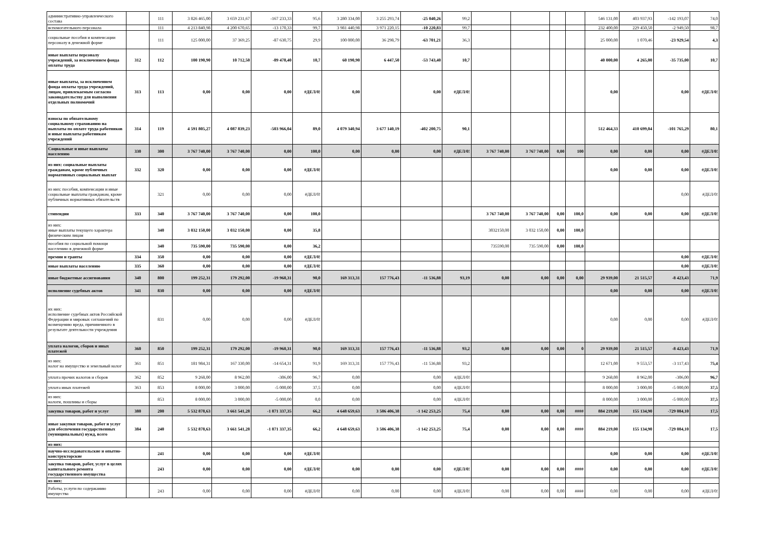| административно-управленческого состава | | 111 | 3 826 465,00 | 3 659 231,67 | -167 233,33 | 95,6 | 3 280 334,00 | 3 255 293,74 | -25 040,26 | 99,2 | | | | | 546 131,00 | 403 937,93 | -142 193,07 | 74,0 |
| вспомогательного персонала | | 111 | 4 213 840,98 | 4 200 670,65 | -13 170,33 | 99,7 | 3 981 440,98 | 3 971 220,15 | -10 220,83 | 99,7 | | | | | 232 400,00 | 229 450,50 | -2 949,50 | 98,7 |
| социальные пособия и компенсации персоналу в денежной форме | | 111 | 125 000,00 | 37 369,25 | -87 630,75 | 29,9 | 100 000,00 | 36 298,79 | -63 701,21 | 36,3 | | | | | 25 000,00 | 1 070,46 | -23 929,54 | 4,3 |
| иные выплаты персоналу учреждений, за исключением фонда оплаты труда | 312 | 112 | 100 190,90 | 10 712,50 | -89 478,40 | 10,7 | 60 190,90 | 6 447,50 | -53 743,40 | 10,7 | | | | | 40 000,00 | 4 265,00 | -35 735,00 | 10,7 |
| иные выплаты, за исключением фонда оплаты труда учреждений, лицам, привлекаемым согласно законодательству для выполнения отдельных полномочий | 313 | 113 | 0,00 | 0,00 | 0,00 | #ДЕЛ/0! | 0,00 | | 0,00 | #ДЕЛ/0! | | | | | 0,00 | | 0,00 | #ДЕЛ/0! |
| взносы по обязательному социальному страхованию на выплаты по оплате труда работников и иные выплаты работникам учреждений | 314 | 119 | 4 591 805,27 | 4 087 839,23 | -503 966,04 | 89,0 | 4 079 340,94 | 3 677 140,19 | -402 200,75 | 90,1 | | | | | 512 464,33 | 410 699,04 | -101 765,29 | 80,1 |
| Социальные и иные выплаты населению | 330 | 300 | 3 767 740,00 | 3 767 740,00 | 0,00 | 100,0 | 0,00 | 0,00 | 0,00 | #ДЕЛ/0! | 3 767 740,00 | 3 767 740,00 | 0,00 | 100 | 0,00 | 0,00 | 0,00 | #ДЕЛ/0! |
| из них: социальные выплаты гражданам, кроме публичных нормативных социальных выплат | 332 | 320 | 0,00 | 0,00 | 0,00 | #ДЕЛ/0! | | | | | | | | | 0,00 | 0,00 | 0,00 | #ДЕЛ/0! |
| из них: пособия, компенсации и иные социальные выплаты гражданам, кроме публичных нормативных обязательств | | 321 | 0,00 | 0,00 | 0,00 | #ДЕЛ/0! | | | | | | | | | | | 0,00 | #ДЕЛ/0! |
| стипендии | 333 | 340 | 3 767 740,00 | 3 767 740,00 | 0,00 | 100,0 | | | | | 3 767 740,00 | 3 767 740,00 | 0,00 | 100,0 | 0,00 | 0,00 | 0,00 | #ДЕЛ/0! |
| из них: иные выплаты текущего характера физическим лицам | | 340 | 3 032 150,00 | 3 032 150,00 | 0,00 | 35,8 | | | | | 3032150,00 | 3 032 150,00 | 0,00 | 100,0 | | | | |
| пособия по социальной помощи населению в денежной форме | | 340 | 735 590,00 | 735 590,00 | 0,00 | 36,2 | | | | | 735590,00 | 735 590,00 | 0,00 | 100,0 | | | | |
| премии и гранты | 334 | 350 | 0,00 | 0,00 | 0,00 | #ДЕЛ/0! | | | | | | | | | | | 0,00 | #ДЕЛ/0! |
| иные выплаты населению | 335 | 360 | 0,00 | 0,00 | 0,00 | #ДЕЛ/0! | | | | | | | | | | | 0,00 | #ДЕЛ/0! |
| иные бюджетные ассигнования | 340 | 800 | 199 252,31 | 179 292,00 | -19 960,31 | 90,0 | 169 313,31 | 157 776,43 | -11 536,88 | 93,19 | 0,00 | 0,00 | 0,00 | 0,00 | 29 939,00 | 21 515,57 | -8 423,43 | 71,9 |
| исполнение судебных актов | 341 | 830 | 0,00 | 0,00 | 0,00 | #ДЕЛ/0! | | | | | | | | | 0,00 | 0,00 | 0,00 | #ДЕЛ/0! |
| их них: исполнение судебных актов Российской Федерации и мировых соглашений по возмещению вреда, причиненного в результате деятельности учреждения | | 831 | 0,00 | 0,00 | 0,00 | #ДЕЛ/0! | | | | | | | | | 0,00 | 0,00 | 0,00 | #ДЕЛ/0! |
| уплата налогов, сборов и иных платежей | 360 | 850 | 199 252,31 | 179 292,00 | -19 960,31 | 90,0 | 169 313,31 | 157 776,43 | -11 536,88 | 93,2 | 0,00 | 0,00 | 0,00 | 0 | 29 939,00 | 21 515,57 | -8 423,43 | 71,9 |
| из них: налог на имущество и земельный налог | 361 | 851 | 181 984,31 | 167 330,00 | -14 654,31 | 91,9 | 169 313,31 | 157 776,43 | -11 536,88 | 93,2 | | | | | 12 671,00 | 9 553,57 | -3 117,43 | 75,4 |
| уплата прочих налогов и сборов | 362 | 852 | 9 268,00 | 8 962,00 | -306,00 | 96,7 | 0,00 | | 0,00 | #ДЕЛ/0! | | | | | 9 268,00 | 8 962,00 | -306,00 | 96,7 |
| уплата иных платежей | 363 | 853 | 8 000,00 | 3 000,00 | -5 000,00 | 37,5 | 0,00 | | 0,00 | #ДЕЛ/0! | | | | | 8 000,00 | 3 000,00 | -5 000,00 | 37,5 |
| из них: налоги, пошлины и сборы | | 853 | 8 000,00 | 3 000,00 | -5 000,00 | 0,0 | 0,00 | | 0,00 | #ДЕЛ/0! | | | | | 8 000,00 | 3 000,00 | -5 000,00 | 37,5 |
| закупка товаров, работ и услуг | 380 | 200 | 5 532 878,63 | 3 661 541,28 | -1 871 337,35 | 66,2 | 4 648 659,63 | 3 506 406,38 | -1 142 253,25 | 75,4 | 0,00 | 0,00 | 0,00 | #### | 884 219,00 | 155 134,90 | -729 084,10 | 17,5 |
| иные закупки товаров, работ и услуг для обеспечения государственных (муниципальных) нужд, всего | 384 | 240 | 5 532 878,63 | 3 661 541,28 | -1 871 337,35 | 66,2 | 4 648 659,63 | 3 506 406,38 | -1 142 253,25 | 75,4 | 0,00 | 0,00 | 0,00 | #### | 884 219,00 | 155 134,90 | -729 084,10 | 17,5 |
| из них: | | | | | | | | | | | | | | | | | | |
| научно-исследовательские и опытно-конструкторские | | 241 | 0,00 | 0,00 | 0,00 | #ДЕЛ/0! | | | | | | | | | 0,00 | 0,00 | 0,00 | #ДЕЛ/0! |
| закупка товаров, работ, услуг в целях капитального ремонта государственного имущества | | 243 | 0,00 | 0,00 | 0,00 | #ДЕЛ/0! | 0,00 | 0,00 | 0,00 | #ДЕЛ/0! | 0,00 | 0,00 | 0,00 | #### | 0,00 | 0,00 | 0,00 | #ДЕЛ/0! |
| из них: | | | | | | | | | | | | | | | | | | |
| Работы, услуги по содержанию имущества | | 243 | 0,00 | 0,00 | 0,00 | #ДЕЛ/0! | 0,00 | 0,00 | 0,00 | #ДЕЛ/0! | 0,00 | 0,00 | 0,00 | #### | 0,00 | 0,00 | 0,00 | #ДЕЛ/0! |